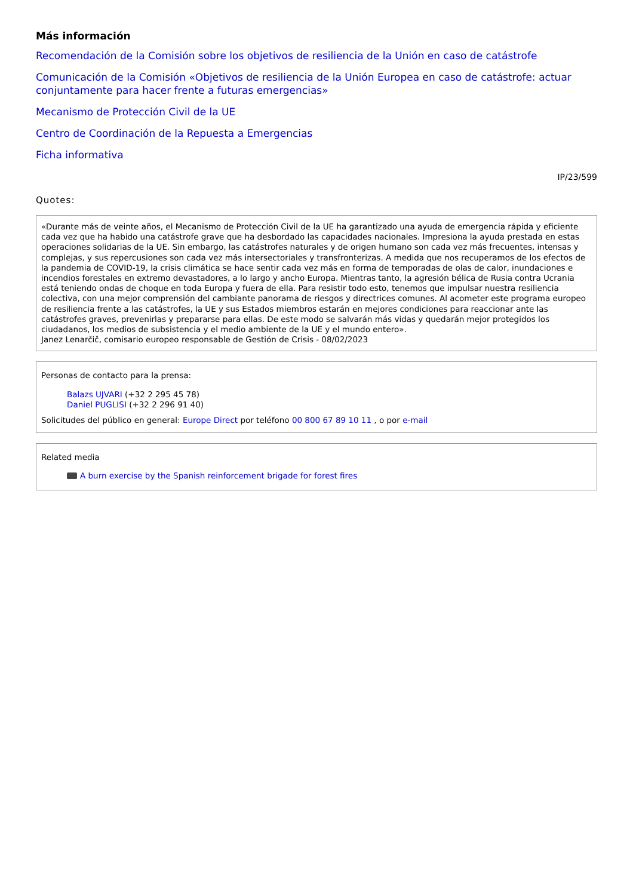Más información
Recomendación de la Comisión sobre los objetivos de resiliencia de la Unión en caso de catástrofe
Comunicación de la Comisión «Objetivos de resiliencia de la Unión Europea en caso de catástrofe: actuar conjuntamente para hacer frente a futuras emergencias»
Mecanismo de Protección Civil de la UE
Centro de Coordinación de la Repuesta a Emergencias
Ficha informativa
IP/23/599
Quotes:
«Durante más de veinte años, el Mecanismo de Protección Civil de la UE ha garantizado una ayuda de emergencia rápida y eficiente cada vez que ha habido una catástrofe grave que ha desbordado las capacidades nacionales. Impresiona la ayuda prestada en estas operaciones solidarias de la UE. Sin embargo, las catástrofes naturales y de origen humano son cada vez más frecuentes, intensas y complejas, y sus repercusiones son cada vez más intersectoriales y transfronterizas. A medida que nos recuperamos de los efectos de la pandemia de COVID-19, la crisis climática se hace sentir cada vez más en forma de temporadas de olas de calor, inundaciones e incendios forestales en extremo devastadores, a lo largo y ancho Europa. Mientras tanto, la agresión bélica de Rusia contra Ucrania está teniendo ondas de choque en toda Europa y fuera de ella. Para resistir todo esto, tenemos que impulsar nuestra resiliencia colectiva, con una mejor comprensión del cambiante panorama de riesgos y directrices comunes. Al acometer este programa europeo de resiliencia frente a las catástrofes, la UE y sus Estados miembros estarán en mejores condiciones para reaccionar ante las catástrofes graves, prevenirlas y prepararse para ellas. De este modo se salvarán más vidas y quedarán mejor protegidos los ciudadanos, los medios de subsistencia y el medio ambiente de la UE y el mundo entero».
Janez Lenarčič, comisario europeo responsable de Gestión de Crisis - 08/02/2023
Personas de contacto para la prensa:
Balazs UJVARI (+32 2 295 45 78)
Daniel PUGLISI (+32 2 296 91 40)
Solicitudes del público en general: Europe Direct por teléfono 00 800 67 89 10 11 , o por e-mail
Related media
A burn exercise by the Spanish reinforcement brigade for forest fires